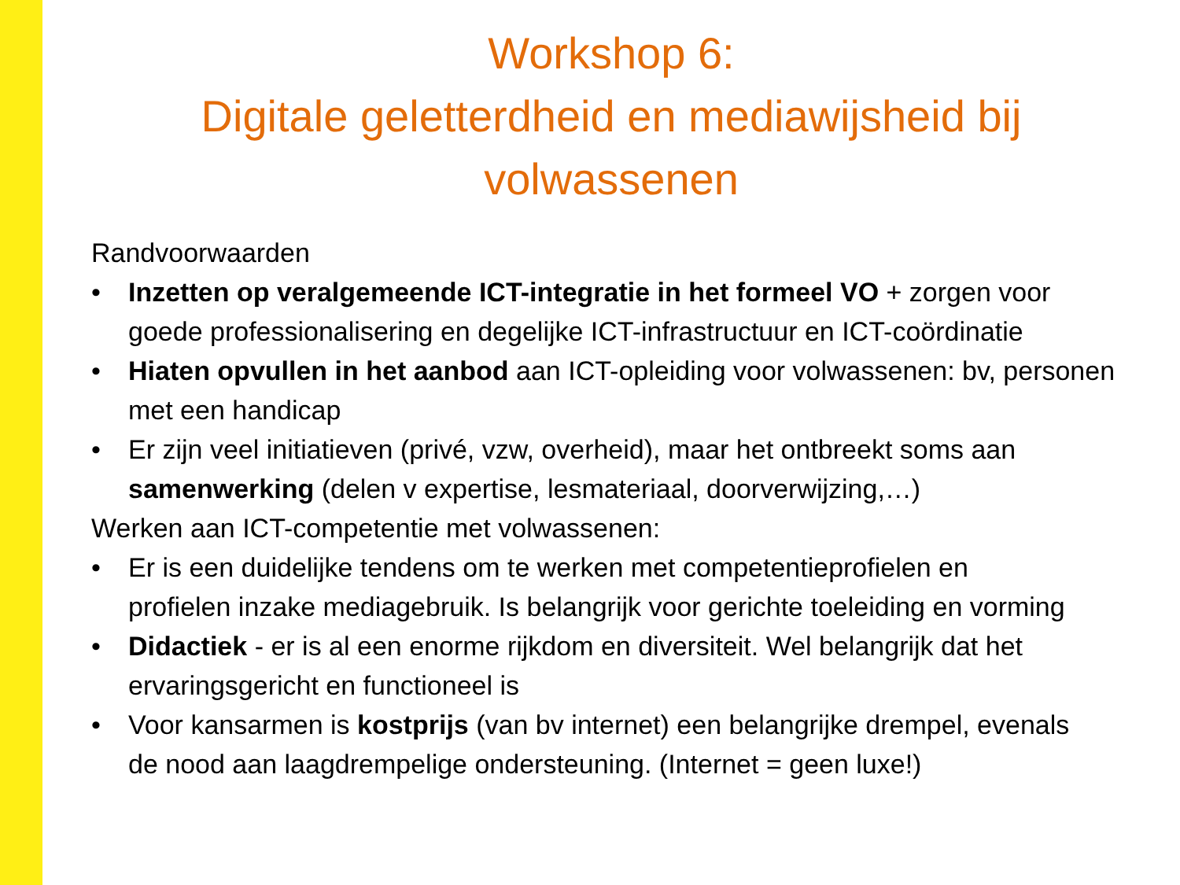Workshop 6:
Digitale geletterdheid en mediawijsheid bij
volwassenen
Randvoorwaarden
• Inzetten op veralgemeende ICT-integratie in het formeel VO + zorgen voor
goede professionalisering en degelijke ICT-infrastructuur en ICT-coördinatie
• Hiaten opvullen in het aanbod aan ICT-opleiding voor volwassenen: bv, personen
met een handicap
• Er zijn veel initiatieven (privé, vzw, overheid), maar het ontbreekt soms aan
samenwerking (delen v expertise, lesmateriaal, doorverwijzing,…)
Werken aan ICT-competentie met volwassenen:
• Er is een duidelijke tendens om te werken met competentieprofielen en
profielen inzake mediagebruik. Is belangrijk voor gerichte toeleiding en vorming
• Didactiek - er is al een enorme rijkdom en diversiteit. Wel belangrijk dat het
ervaringsgericht en functioneel is
• Voor kansarmen is kostprijs (van bv internet) een belangrijke drempel, evenals
de nood aan laagdrempelige ondersteuning. (Internet = geen luxe!)